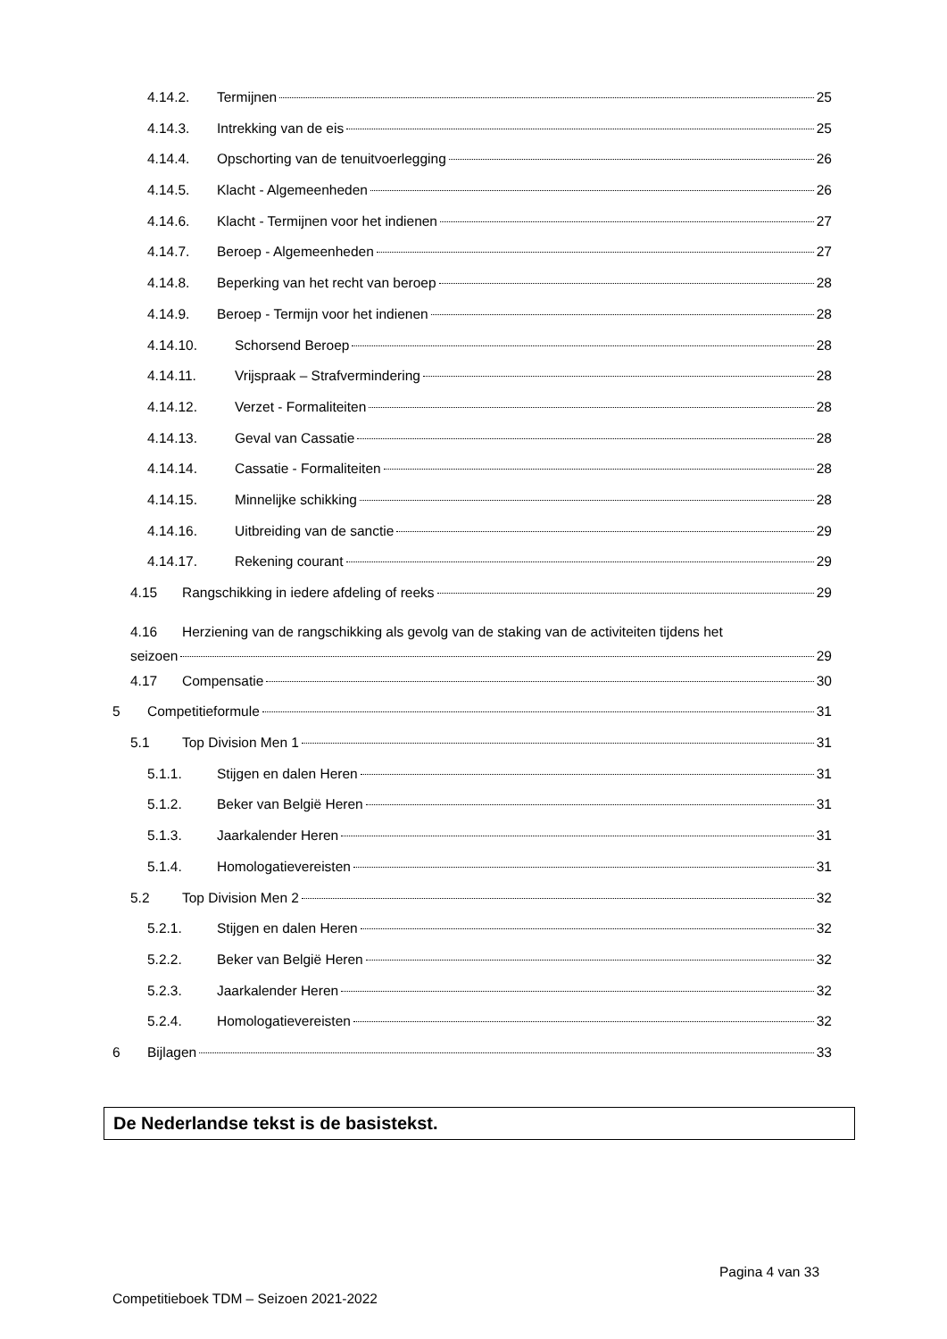4.14.2. Termijnen 25
4.14.3. Intrekking van de eis 25
4.14.4. Opschorting van de tenuitvoerlegging 26
4.14.5. Klacht - Algemeenheden 26
4.14.6. Klacht - Termijnen voor het indienen 27
4.14.7. Beroep - Algemeenheden 27
4.14.8. Beperking van het recht van beroep 28
4.14.9. Beroep - Termijn voor het indienen 28
4.14.10. Schorsend Beroep 28
4.14.11. Vrijspraak – Strafvermindering 28
4.14.12. Verzet - Formaliteiten 28
4.14.13. Geval van Cassatie 28
4.14.14. Cassatie - Formaliteiten 28
4.14.15. Minnelijke schikking 28
4.14.16. Uitbreiding van de sanctie 29
4.14.17. Rekening courant 29
4.15 Rangschikking in iedere afdeling of reeks 29
4.16 Herziening van de rangschikking als gevolg van de staking van de activiteiten tijdens het
seizoen 29
4.17 Compensatie 30
5 Competitieformule 31
5.1 Top Division Men 1 31
5.1.1. Stijgen en dalen Heren 31
5.1.2. Beker van België Heren 31
5.1.3. Jaarkalender Heren 31
5.1.4. Homologatievereisten 31
5.2 Top Division Men 2 32
5.2.1. Stijgen en dalen Heren 32
5.2.2. Beker van België Heren 32
5.2.3. Jaarkalender Heren 32
5.2.4. Homologatievereisten 32
6 Bijlagen 33
De Nederlandse tekst is de basistekst.
Pagina 4 van 33
Competitieboek TDM – Seizoen 2021-2022